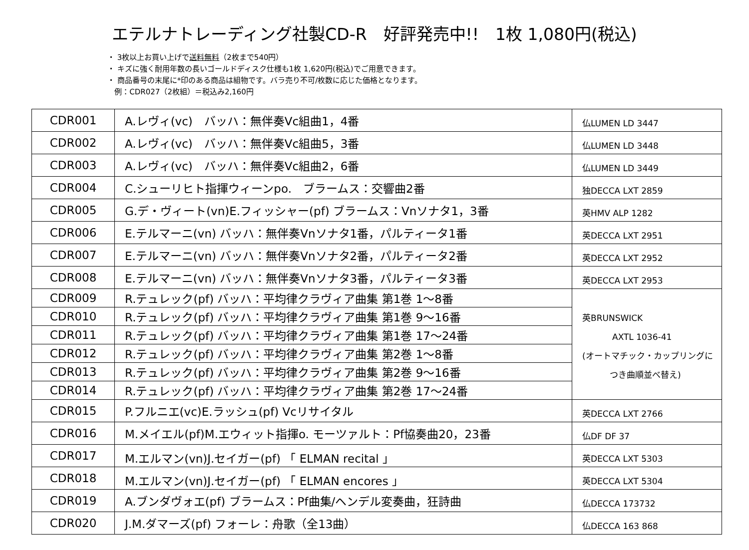エテルナトレーディング社製CD-R　好評発売中!!　1枚 1,080円(税込)
・ 3枚以上お買い上げで送料無料（2枚まで540円）
・ キズに強く耐用年数の長いゴールドディスク仕様も1枚 1,620円(税込)でご用意できます。
・ 商品番号の末尾に*印のある商品は組物です。バラ売り不可/枚数に応じた価格となります。
例：CDR027（2枚組）＝税込み2,160円
| CDR001 | A.レヴィ(vc) バッハ：無伴奏Vc組曲1，4番 | 仏LUMEN LD 3447 |
| CDR002 | A.レヴィ(vc) バッハ：無伴奏Vc組曲5，3番 | 仏LUMEN LD 3448 |
| CDR003 | A.レヴィ(vc) バッハ：無伴奏Vc組曲2，6番 | 仏LUMEN LD 3449 |
| CDR004 | C.シューリヒト指揮ウィーンpo. ブラームス：交響曲2番 | 独DECCA LXT 2859 |
| CDR005 | G.デ・ヴィート(vn)E.フィッシャー(pf) ブラームス：Vnソナタ1，3番 | 英HMV ALP 1282 |
| CDR006 | E.テルマーニ(vn) バッハ：無伴奏Vnソナタ1番，パルティータ1番 | 英DECCA LXT 2951 |
| CDR007 | E.テルマーニ(vn) バッハ：無伴奏Vnソナタ2番，パルティータ2番 | 英DECCA LXT 2952 |
| CDR008 | E.テルマーニ(vn) バッハ：無伴奏Vnソナタ3番，パルティータ3番 | 英DECCA LXT 2953 |
| CDR009 | R.テュレック(pf) バッハ：平均律クラヴィア曲集 第1巻 1～8番 | 英BRUNSWICK AXTL 1036-41 (オートマチック・カップリングに つき曲順並べ替え) |
| CDR010 | R.テュレック(pf) バッハ：平均律クラヴィア曲集 第1巻 9～16番 | |
| CDR011 | R.テュレック(pf) バッハ：平均律クラヴィア曲集 第1巻 17～24番 | |
| CDR012 | R.テュレック(pf) バッハ：平均律クラヴィア曲集 第2巻 1～8番 | |
| CDR013 | R.テュレック(pf) バッハ：平均律クラヴィア曲集 第2巻 9～16番 | |
| CDR014 | R.テュレック(pf) バッハ：平均律クラヴィア曲集 第2巻 17～24番 | |
| CDR015 | P.フルニエ(vc)E.ラッシュ(pf) Vcリサイタル | 英DECCA LXT 2766 |
| CDR016 | M.メイエル(pf)M.エウィット指揮o. モーツァルト：Pf協奏曲20，23番 | 仏DF DF 37 |
| CDR017 | M.エルマン(vn)J.セイガー(pf) 「 ELMAN recital 」 | 英DECCA LXT 5303 |
| CDR018 | M.エルマン(vn)J.セイガー(pf) 「 ELMAN encores 」 | 英DECCA LXT 5304 |
| CDR019 | A.ブンダヴォエ(pf) ブラームス：Pf曲集/ヘンデル変奏曲，狂詩曲 | 仏DECCA 173732 |
| CDR020 | J.M.ダマーズ(pf) フォーレ：舟歌（全13曲） | 仏DECCA 163 868 |